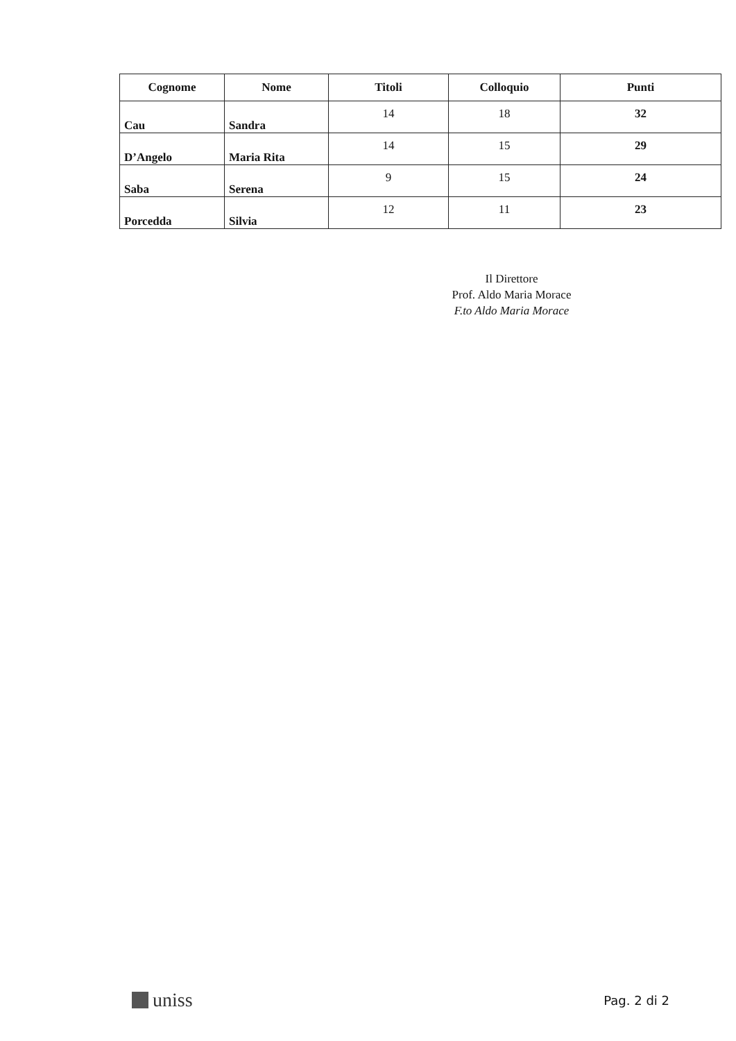| Cognome | Nome | Titoli | Colloquio | Punti |
| --- | --- | --- | --- | --- |
| Cau | Sandra | 14 | 18 | 32 |
| D’Angelo | Maria Rita | 14 | 15 | 29 |
| Saba | Serena | 9 | 15 | 24 |
| Porcedda | Silvia | 12 | 11 | 23 |
Il Direttore
Prof. Aldo Maria Morace
F.to Aldo Maria Morace
uniss
Pag. 2 di 2